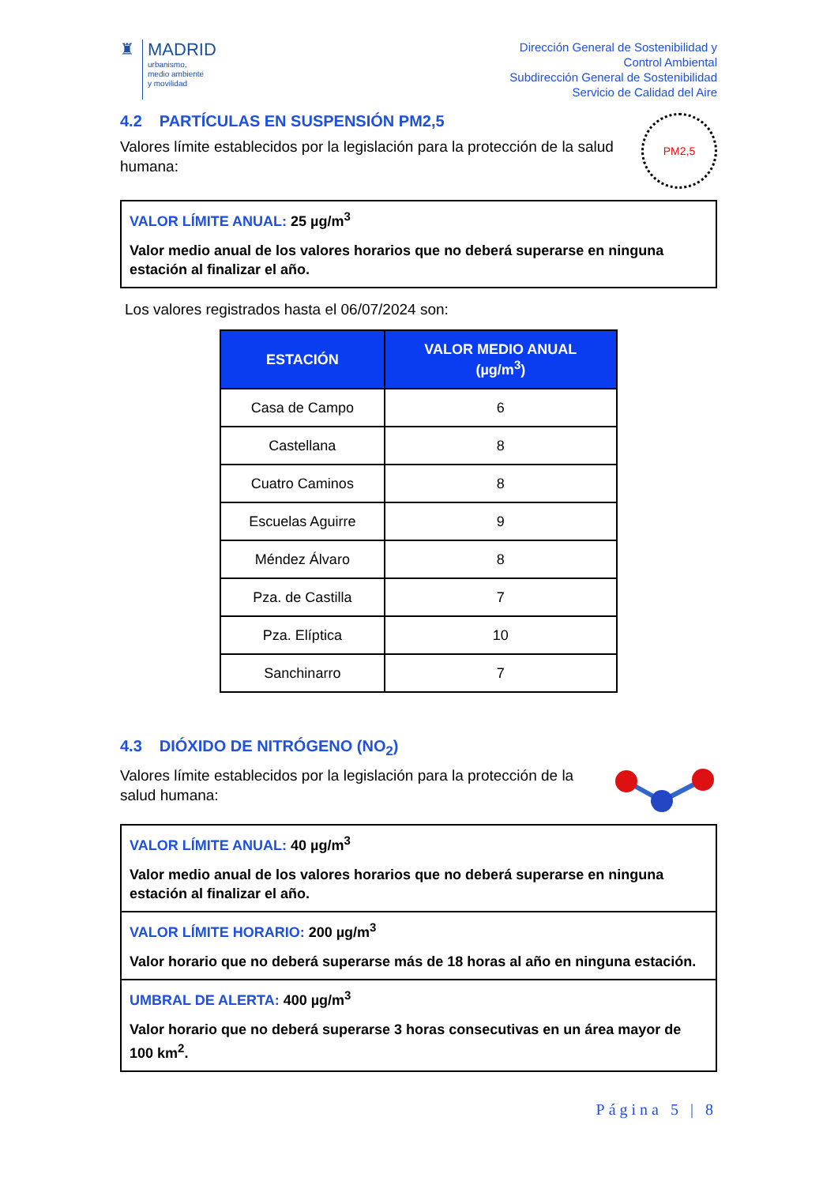♜ MADRID
urbanismo,
medio ambiente
y movilidad
Dirección General de Sostenibilidad y
Control Ambiental
Subdirección General de Sostenibilidad
Servicio de Calidad del Aire
4.2 PARTÍCULAS EN SUSPENSIÓN PM2,5
Valores límite establecidos por la legislación para la protección de la salud humana:
PM2,5
VALOR LÍMITE ANUAL: 25 µg/m<sup>3</sup>
Valor medio anual de los valores horarios que no deberá superarse en ninguna estación al finalizar el año.
Los valores registrados hasta el 06/07/2024 son:
| ESTACIÓN | VALOR MEDIO ANUAL (µg/m<sup>3</sup>) |
| --- | --- |
| Casa de Campo | 6 |
| Castellana | 8 |
| Cuatro Caminos | 8 |
| Escuelas Aguirre | 9 |
| Méndez Álvaro | 8 |
| Pza. de Castilla | 7 |
| Pza. Elíptica | 10 |
| Sanchinarro | 7 |
4.3 DIÓXIDO DE NITRÓGENO (NO<sub>2</sub>)
Valores límite establecidos por la legislación para la protección de la salud humana:
VALOR LÍMITE ANUAL: 40 µg/m<sup>3</sup>
Valor medio anual de los valores horarios que no deberá superarse en ninguna estación al finalizar el año.
VALOR LÍMITE HORARIO: 200 µg/m<sup>3</sup>
Valor horario que no deberá superarse más de 18 horas al año en ninguna estación.
UMBRAL DE ALERTA: 400 µg/m<sup>3</sup>
Valor horario que no deberá superarse 3 horas consecutivas en un área mayor de 100 km<sup>2</sup>.
Página 5 | 8